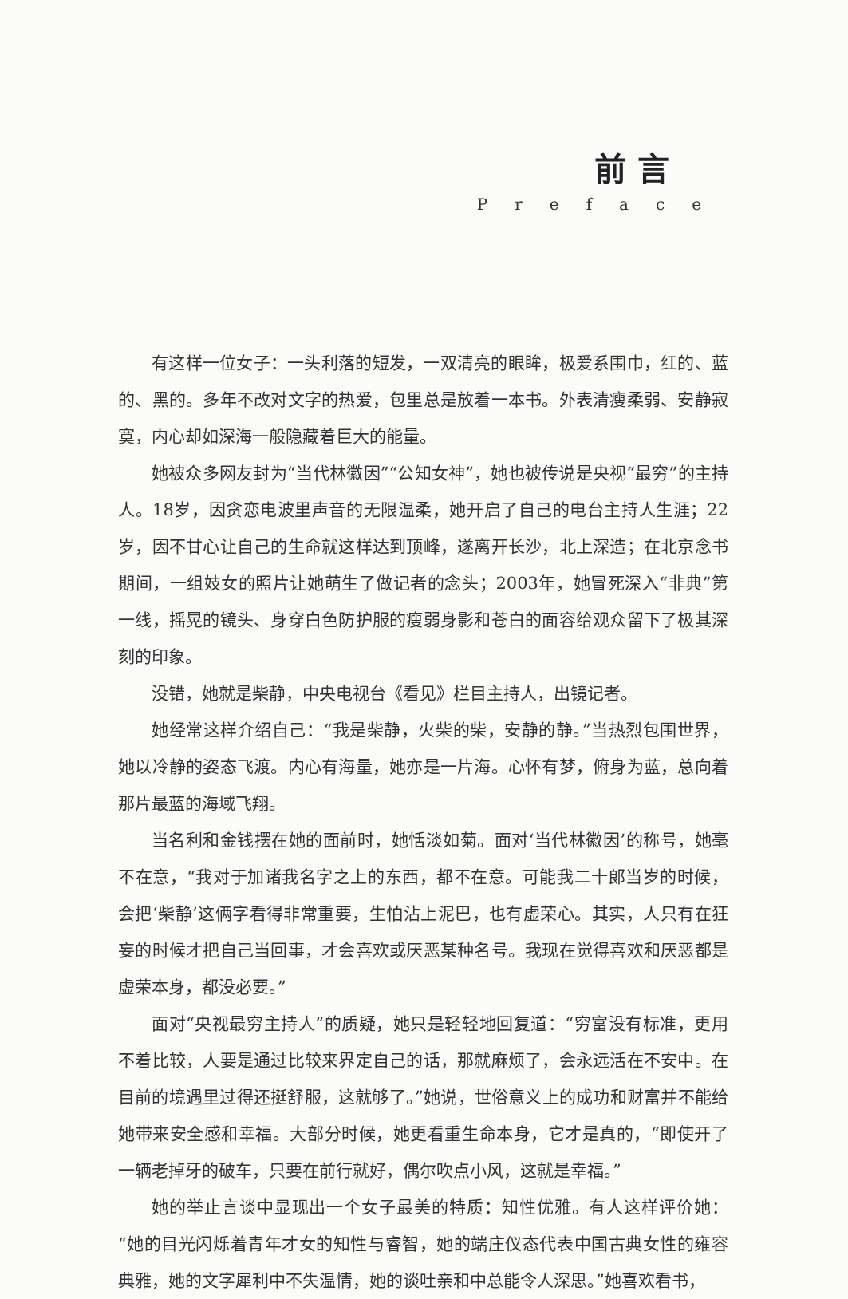前言
Preface
有这样一位女子：一头利落的短发，一双清亮的眼眸，极爱系围巾，红的、蓝的、黑的。多年不改对文字的热爱，包里总是放着一本书。外表清瘦柔弱、安静寂寞，内心却如深海一般隐藏着巨大的能量。
她被众多网友封为“当代林徽因”“公知女神”，她也被传说是央视“最穷”的主持人。18岁，因贪恋电波里声音的无限温柔，她开启了自己的电台主持人生涯；22岁，因不甘心让自己的生命就这样达到顶峰，遂离开长沙，北上深造；在北京念书期间，一组妓女的照片让她萌生了做记者的念头；2003年，她冒死深入“非典”第一线，摇晃的镜头、身穿白色防护服的瘦弱身影和苍白的面容给观众留下了极其深刻的印象。
没错，她就是柴静，中央电视台《看见》栏目主持人，出镜记者。
她经常这样介绍自己：“我是柴静，火柴的柴，安静的静。”当热烈包围世界，她以冷静的姿态飞渡。内心有海量，她亦是一片海。心怀有梦，俯身为蓝，总向着那片最蓝的海域飞翔。
当名利和金钱摆在她的面前时，她恬淡如菊。面对‘当代林徽因’的称号，她毫不在意，“我对于加诸我名字之上的东西，都不在意。可能我二十郎当岁的时候，会把‘柴静’这俩字看得非常重要，生怕沾上泥巴，也有虚荣心。其实，人只有在狂妄的时候才把自己当回事，才会喜欢或厌恶某种名号。我现在觉得喜欢和厌恶都是虚荣本身，都没必要。”
面对“央视最穷主持人”的质疑，她只是轻轻地回复道：“穷富没有标准，更用不着比较，人要是通过比较来界定自己的话，那就麻烦了，会永远活在不安中。在目前的境遇里过得还挺舒服，这就够了。”她说，世俗意义上的成功和财富并不能给她带来安全感和幸福。大部分时候，她更看重生命本身，它才是真的，“即使开了一辆老掉牙的破车，只要在前行就好，偶尔吹点小风，这就是幸福。”
她的举止言谈中显现出一个女子最美的特质：知性优雅。有人这样评价她：“她的目光闪烁着青年才女的知性与睿智，她的端庄仪态代表中国古典女性的雍容典雅，她的文字犀利中不失温情，她的谈吐亲和中总能令人深思。”她喜欢看书，